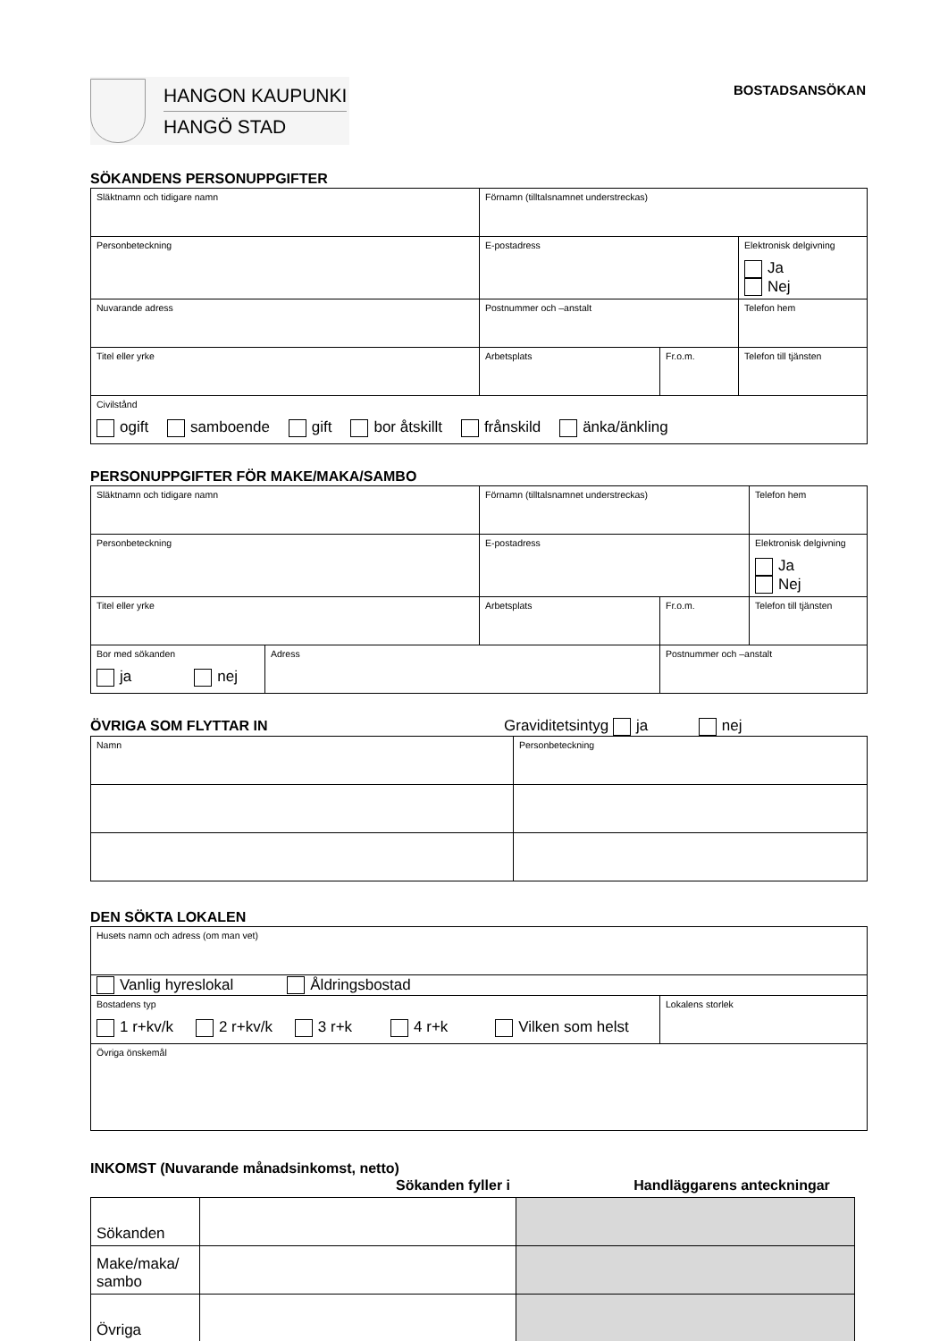HANGON KAUPUNKI
HANGÖ STAD
BOSTADSANSÖKAN
SÖKANDENS PERSONUPPGIFTER
| Släktnamn och tidigare namn | Förnamn (tilltalsnamnet understreckas) | | |
| Personbeteckning | E-postadress | | Elektronisk delgivning Ja Nej |
| Nuvarande adress | Postnummer och –anstalt | | Telefon hem |
| Titel eller yrke | Arbetsplats | Fr.o.m. | Telefon till tjänsten |
| Civilstånd ogift samboende gift bor åtskillt frånskild änka/änkling | | | |
PERSONUPPGIFTER FÖR MAKE/MAKA/SAMBO
| Släktnamn och tidigare namn | | Förnamn (tilltalsnamnet understreckas) | | Telefon hem |
| Personbeteckning | | E-postadress | | Elektronisk delgivning Ja Nej |
| Titel eller yrke | | Arbetsplats | Fr.o.m. | Telefon till tjänsten |
| Bor med sökanden ja nej | Adress | | Postnummer och –anstalt | |
ÖVRIGA SOM FLYTTAR IN Graviditetsintyg ja nej
| Namn | Personbeteckning |
DEN SÖKTA LOKALEN
| Husets namn och adress (om man vet) | |
| Vanlig hyreslokal Åldringsbostad | |
| Bostadens typ 1 r+kv/k 2 r+kv/k 3 r+k 4 r+k Vilken som helst | Lokalens storlek |
| Övriga önskemål | |
INKOMST (Nuvarande månadsinkomst, netto)
Sökanden fyller i Handläggarens anteckningar
| Sökanden | | |
| Make/maka/ sambo | | |
| Övriga | | |